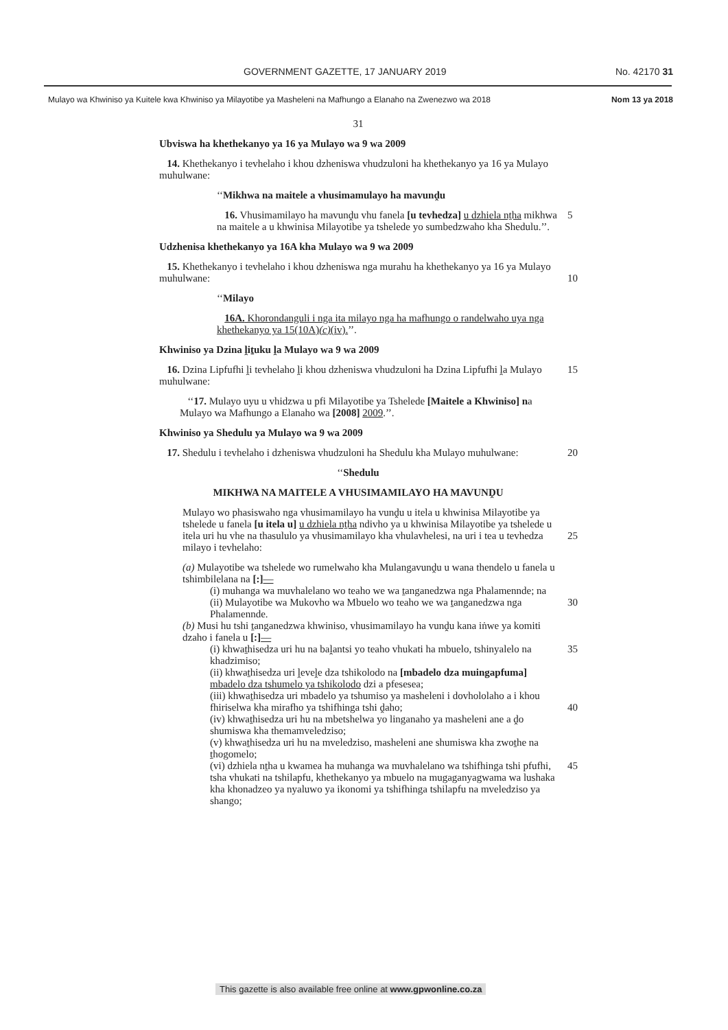GOVERNMENT GAZETTE, 17 JANUARY 2019 No. 42170 31
Mulayo wa Khwiniso ya Kuitele kwa Khwiniso ya Milayotibe ya Masheleni na Mafhungo a Elanaho na Zwenezwo wa 2018 Nom 13 ya 2018
31
Ubviswa ha khethekanyo ya 16 ya Mulayo wa 9 wa 2009
14. Khethekanyo i tevhelaho i khou dzheniswa vhudzuloni ha khethekanyo ya 16 ya Mulayo muhulwane:
‘‘Mikhwa na maitele a vhusimamulayo ha mavunḓu
16. Vhusimamilayo ha mavunḓu vhu fanela [u tevhedza] u dzhiela nṯha mikhwa na maitele a u khwinisa Milayotibe ya tshelede yo sumbedzwaho kha Shedulu.’’. 5
Udzhenisa khethekanyo ya 16A kha Mulayo wa 9 wa 2009
15. Khethekanyo i tevhelaho i khou dzheniswa nga murahu ha khethekanyo ya 16 ya Mulayo muhulwane:
10
‘‘Milayo
16A. Khorondanguli i nga ita milayo nga ha mafhungo o randelwaho uya nga khethekanyo ya 15(10A)(c)(iv).’’.
Khwiniso ya Dzina ḽiṯuku ḽa Mulayo wa 9 wa 2009
16. Dzina Lipfufhi ḽi tevhelaho ḽi khou dzheniswa vhudzuloni ha Dzina Lipfufhi ḽa Mulayo muhulwane: 15
‘‘17. Mulayo uyu u vhidzwa u pfi Milayotibe ya Tshelede [Maitele a Khwiniso] na Mulayo wa Mafhungo a Elanaho wa [2008] 2009.’’.
Khwiniso ya Shedulu ya Mulayo wa 9 wa 2009
17. Shedulu i tevhelaho i dzheniswa vhudzuloni ha Shedulu kha Mulayo muhulwane: 20
‘‘Shedulu
MIKHWA NA MAITELE A VHUSIMAMILAYO HA MAVUNḒU
Mulayo wo phasiswaho nga vhusimamilayo ha vunḓu u itela u khwinisa Milayotibe ya tshelede u fanela [u itela u] u dzhiela nṯha ndivho ya u khwinisa Milayotibe ya tshelede u itela uri hu vhe na thasululo ya vhusimamilayo kha vhulavhelesi, na uri i tea u tevhedza milayo i tevhelaho:
25
(a) Mulayotibe wa tshelede wo rumelwaho kha Mulangavunḓu u wana thendelo u fanela u tshimbilelana na [:]—
(i) muhanga wa muvhalelano wo teaho we wa ṯanganedzwa nga Phalamennde; na
30
(ii) Mulayotibe wa Mukovho wa Mbuelo wo teaho we wa ṯanganedzwa nga Phalamennde.
(b) Musi hu tshi ṯanganedzwa khwiniso, vhusimamilayo ha vunḓu kana iṅwe ya komiti dzaho i fanela u [:]—
(i) khwaṯhisedza uri hu na baḽantsi yo teaho vhukati ha mbuelo, tshinyalelo na khadzimiso; 35
(ii) khwaṯhisedza uri ḽeveḽe dza tshikolodo na [mbadelo dza muingapfuma] mbadelo dza tshumelo ya tshikolodo dzi a pfesesea;
(iii) khwaṯhisedza uri mbadelo ya tshumiso ya masheleni i dovhololaho a i khou fhiriselwa kha mirafho ya tshifhinga tshi ḓaho;
40
(iv) khwaṯhisedza uri hu na mbetshelwa yo linganaho ya masheleni ane a ḓo shumiswa kha themamveledziso;
(v) khwaṯhisedza uri hu na mveledziso, masheleni ane shumiswa kha zwoṯhe na ṯhogomelo;
(vi) dzhiela nṯha u kwamea ha muhanga wa muvhalelano wa tshifhinga tshi pfufhi, tsha vhukati na tshilapfu, khethekanyo ya mbuelo na mugaganyagwama wa lushaka kha khonadzeo ya nyaluwo ya ikonomi ya tshifhinga tshilapfu na mveledziso ya shango; 45
This gazette is also available free online at www.gpwonline.co.za